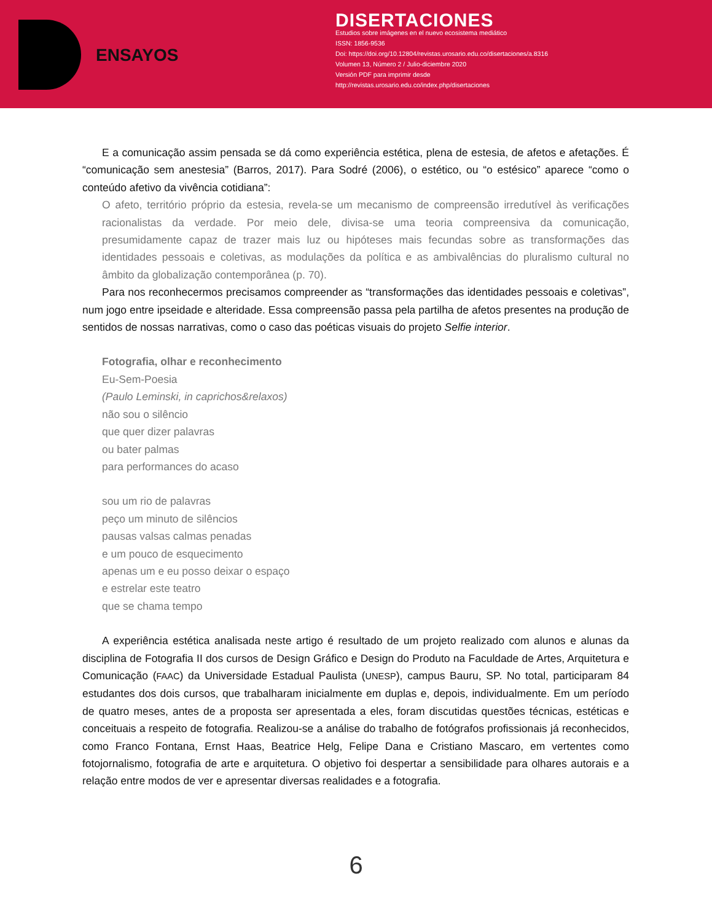ENSAYOS
DISERTACIONES
Estudios sobre imágenes en el nuevo ecosistema mediático
ISSN: 1856-9536
Doi: https://doi.org/10.12804/revistas.urosario.edu.co/disertaciones/a.8316
Volumen 13, Número 2 / Julio-diciembre 2020
Versión PDF para imprimir desde
http://revistas.urosario.edu.co/index.php/disertaciones
E a comunicação assim pensada se dá como experiência estética, plena de estesia, de afetos e afetações. É “comunicação sem anestesia” (Barros, 2017). Para Sodré (2006), o estético, ou “o estésico” aparece “como o conteúdo afetivo da vivência cotidiana”:
O afeto, território próprio da estesia, revela-se um mecanismo de compreensão irredutível às verificações racionalistas da verdade. Por meio dele, divisa-se uma teoria compreensiva da comunicação, presumidamente capaz de trazer mais luz ou hipóteses mais fecundas sobre as transformações das identidades pessoais e coletivas, as modulações da política e as ambivalências do pluralismo cultural no âmbito da globalização contemporânea (p. 70).
Para nos reconhecermos precisamos compreender as “transformações das identidades pessoais e coletivas”, num jogo entre ipseidade e alteridade. Essa compreensão passa pela partilha de afetos presentes na produção de sentidos de nossas narrativas, como o caso das poéticas visuais do projeto Selfie interior.
Fotografia, olhar e reconhecimento
Eu-Sem-Poesia
(Paulo Leminski, in caprichos&relaxos)
não sou o silêncio
que quer dizer palavras
ou bater palmas
para performances do acaso
sou um rio de palavras
peço um minuto de silêncios
pausas valsas calmas penadas
e um pouco de esquecimento
apenas um e eu posso deixar o espaço
e estrelar este teatro
que se chama tempo
A experiência estética analisada neste artigo é resultado de um projeto realizado com alunos e alunas da disciplina de Fotografia II dos cursos de Design Gráfico e Design do Produto na Faculdade de Artes, Arquitetura e Comunicação (FAAC) da Universidade Estadual Paulista (UNESP), campus Bauru, SP. No total, participaram 84 estudantes dos dois cursos, que trabalharam inicialmente em duplas e, depois, individualmente. Em um período de quatro meses, antes de a proposta ser apresentada a eles, foram discutidas questões técnicas, estéticas e conceituais a respeito de fotografia. Realizou-se a análise do trabalho de fotógrafos profissionais já reconhecidos, como Franco Fontana, Ernst Haas, Beatrice Helg, Felipe Dana e Cristiano Mascaro, em vertentes como fotojornalismo, fotografia de arte e arquitetura. O objetivo foi despertar a sensibilidade para olhares autorais e a relação entre modos de ver e apresentar diversas realidades e a fotografia.
6